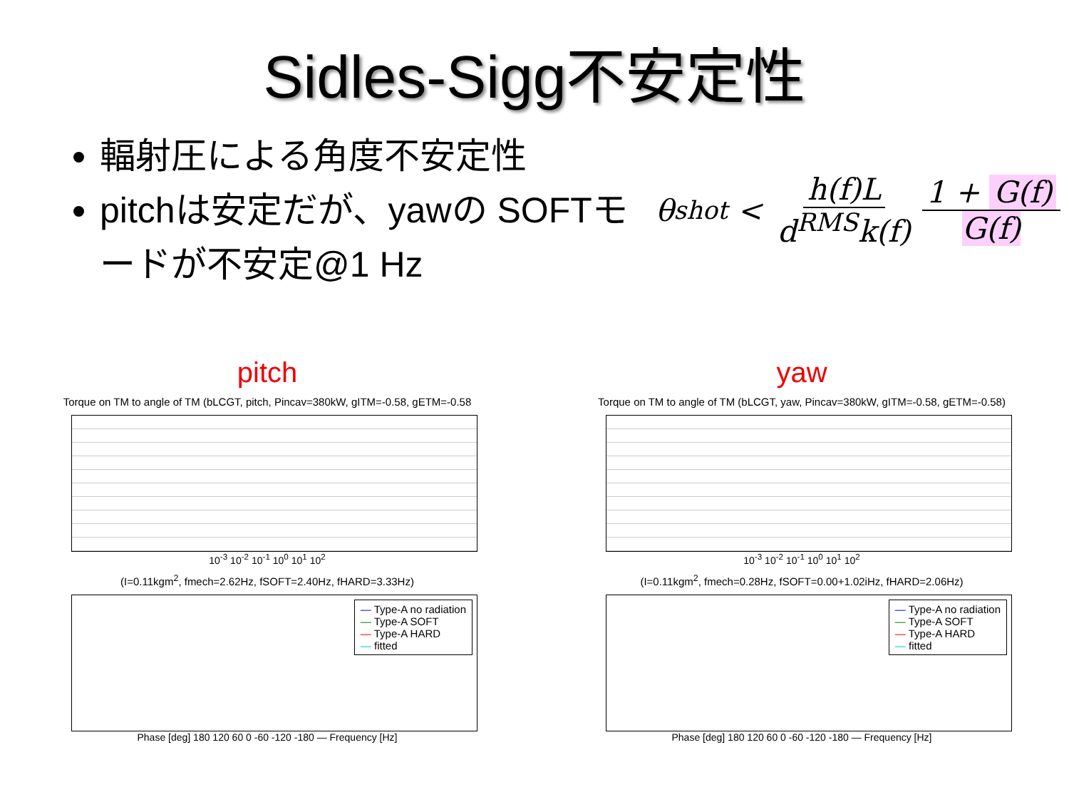Sidles-Sigg不安定性
輻射圧による角度不安定性
pitchは安定だが、yawの SOFTモードが不安定@1 Hz
θ<sub>shot</sub> < h(f)L d<sup>RMS</sup>k(f) 1 + G(f) G(f)
pitch
Torque on TM to angle of TM (bLCGT, pitch, Pincav=380kW, gITM=-0.58, gETM=-0.58
10<sup>-3</sup> 10<sup>-2</sup> 10<sup>-1</sup> 10<sup>0</sup> 10<sup>1</sup> 10<sup>2</sup>
(I=0.11kgm<sup>2</sup>, fmech=2.62Hz, fSOFT=2.40Hz, fHARD=3.33Hz)
— Type-A no radiation
— Type-A SOFT
— Type-A HARD
— fitted
Phase [deg] 180 120 60 0 -60 -120 -180 — Frequency [Hz]
yaw
Torque on TM to angle of TM (bLCGT, yaw, Pincav=380kW, gITM=-0.58, gETM=-0.58)
10<sup>-3</sup> 10<sup>-2</sup> 10<sup>-1</sup> 10<sup>0</sup> 10<sup>1</sup> 10<sup>2</sup>
(I=0.11kgm<sup>2</sup>, fmech=0.28Hz, fSOFT=0.00+1.02iHz, fHARD=2.06Hz)
— Type-A no radiation
— Type-A SOFT
— Type-A HARD
— fitted
Phase [deg] 180 120 60 0 -60 -120 -180 — Frequency [Hz]